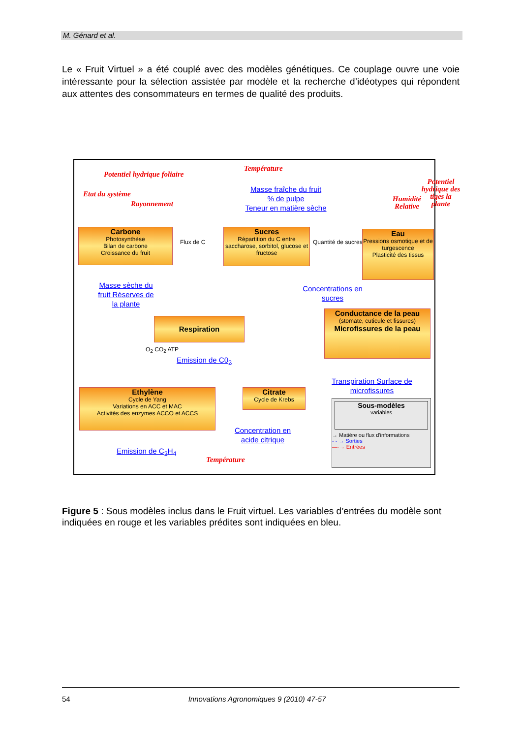M. Génard et al.
Le « Fruit Virtuel » a été couplé avec des modèles génétiques. Ce couplage ouvre une voie intéressante pour la sélection assistée par modèle et la recherche d’idéotypes qui répondent aux attentes des consommateurs en termes de qualité des produits.
Température
Potentiel hydrique foliaire
Etat du système
Rayonnement
Potentiel hydrique des tiges la plante
Humidité Relative
Masse fraîche du fruit
% de pulpe
Teneur en matière sèche
Carbone
Photosynthèse
Bilan de carbone
Croissance du fruit
Flux de C
Sucres
Répartition du C entre saccharose, sorbitol, glucose et fructose
Quantité de sucres
Eau
Pressions osmotique et de turgescence
Plasticité des tissus
Masse sèche du fruit Réserves de la plante
Concentrations en sucres
Respiration
Conductance de la peau
(stomate, cuticule et fissures)
Microfissures de la peau
O<sub>2</sub> CO<sub>2</sub> ATP
Emission de C0<sub>2</sub>
Transpiration Surface de microfissures
Ethylène
Cycle de Yang
Variations en ACC et MAC
Activités des enzymes ACCO et ACCS
Citrate
Cycle de Krebs
Concentration en acide citrique
Emission de C<sub>2</sub>H<sub>4</sub>
Température
Sous-modèles
variables
→ Matière ou flux d'informations
- - → Sorties
—·→ Entrées
Figure 5 : Sous modèles inclus dans le Fruit virtuel. Les variables d’entrées du modèle sont indiquées en rouge et les variables prédites sont indiquées en bleu.
54 Innovations Agronomiques 9 (2010) 47-57